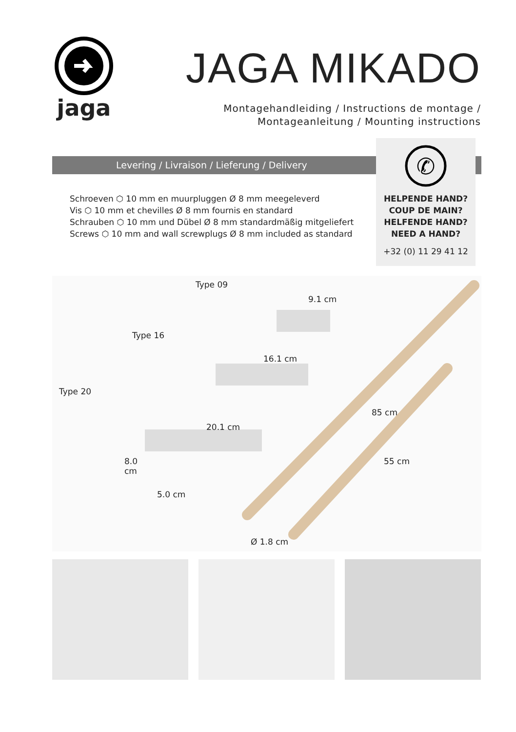jaga
JAGA MIKADO
Montagehandleiding / Instructions de montage /
Montageanleitung / Mounting instructions
Levering / Livraison / Lieferung / Delivery
✆
HELPENDE HAND?
COUP DE MAIN?
HELFENDE HAND?
NEED A HAND?
+32 (0) 11 29 41 12
Schroeven ⬡ 10 mm en muurpluggen Ø 8 mm meegeleverd
Vis ⬡ 10 mm et chevilles Ø 8 mm fournis en standard
Schrauben ⬡ 10 mm und Dübel Ø 8 mm standardmäßig mitgeliefert
Screws ⬡ 10 mm and wall screwplugs Ø 8 mm included as standard
Type 09
9.1 cm
Type 16
16.1 cm
Type 20
85 cm
20.1 cm
8.0
cm
55 cm
5.0 cm
Ø 1.8 cm